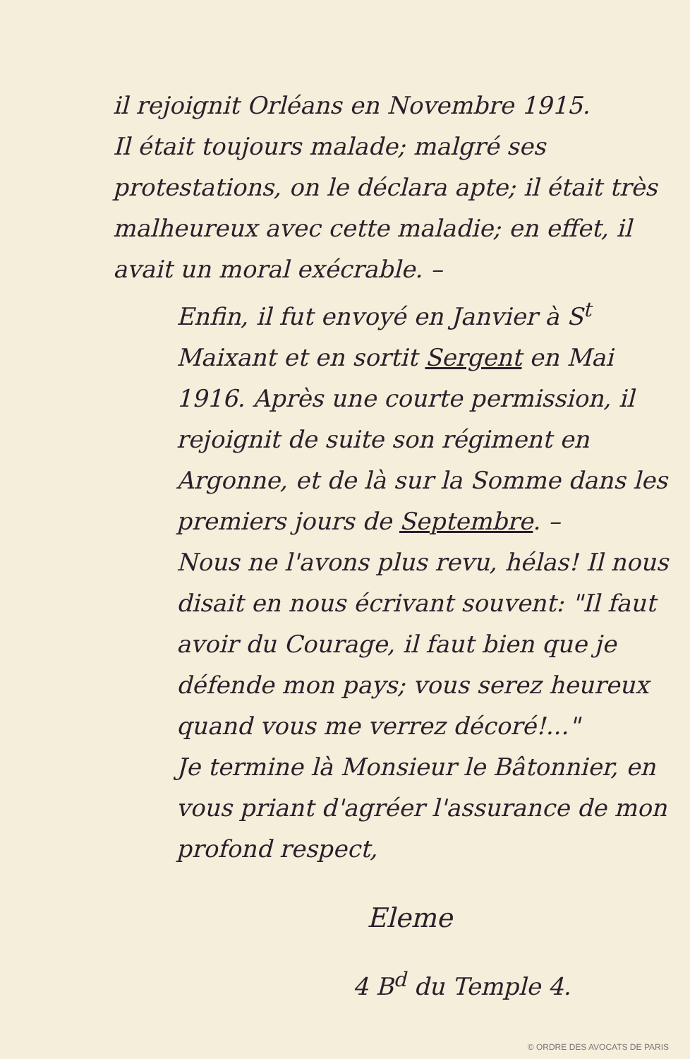il rejoignit Orléans en Novembre 1915.
Il était toujours malade; malgré ses protestations, on le déclara apte; il était très malheureux avec cette maladie; en effet, il avait un moral exécrable. –
Enfin, il fut envoyé en Janvier à S<sup>t</sup> Maixant et en sortit Sergent en Mai 1916. Après une courte permission, il rejoignit de suite son régiment en Argonne, et de là sur la Somme dans les premiers jours de Septembre. –
Nous ne l'avons plus revu, hélas! Il nous disait en nous écrivant souvent: "Il faut avoir du Courage, il faut bien que je défende mon pays; vous serez heureux quand vous me verrez décoré!..."
Je termine là Monsieur le Bâtonnier, en vous priant d'agréer l'assurance de mon profond respect,
Eleme
4 B<sup>d</sup> du Temple 4.
© ORDRE DES AVOCATS DE PARIS